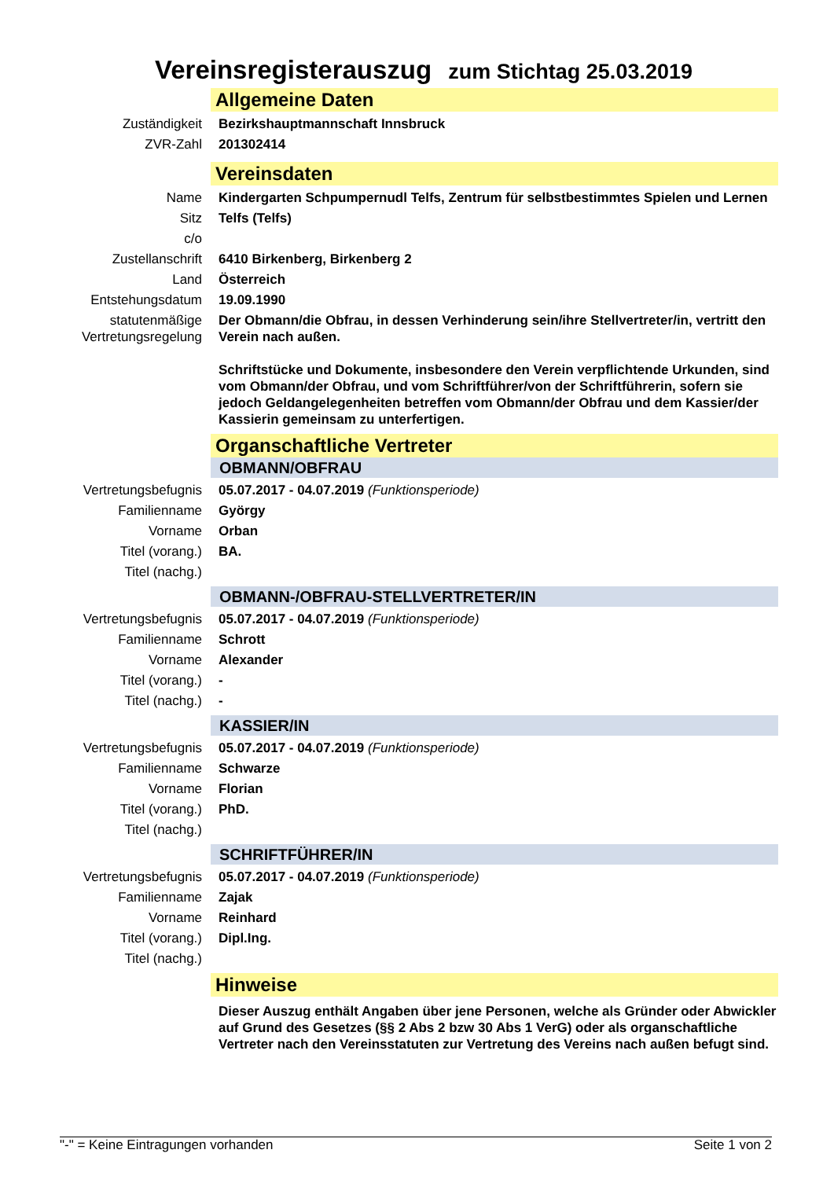Vereinsregisterauszug zum Stichtag 25.03.2019
Allgemeine Daten
Zuständigkeit Bezirkshauptmannschaft Innsbruck
ZVR-Zahl 201302414
Vereinsdaten
Name Kindergarten Schpumpernudl Telfs, Zentrum für selbstbestimmtes Spielen und Lernen
Sitz Telfs (Telfs)
c/o
Zustellanschrift 6410 Birkenberg, Birkenberg 2
Land Österreich
Entstehungsdatum 19.09.1990
statutenmäßige Vertretungsregelung
Der Obmann/die Obfrau, in dessen Verhinderung sein/ihre Stellvertreter/in, vertritt den Verein nach außen.
Schriftstücke und Dokumente, insbesondere den Verein verpflichtende Urkunden, sind vom Obmann/der Obfrau, und vom Schriftführer/von der Schriftführerin, sofern sie jedoch Geldangelegenheiten betreffen vom Obmann/der Obfrau und dem Kassier/der Kassierin gemeinsam zu unterfertigen.
Organschaftliche Vertreter
OBMANN/OBFRAU
Vertretungsbefugnis
05.07.2017 - 04.07.2019 (Funktionsperiode)
Familienname György
Vorname Orban
Titel (vorang.) BA.
Titel (nachg.)
OBMANN-/OBFRAU-STELLVERTRETER/IN
Vertretungsbefugnis
05.07.2017 - 04.07.2019 (Funktionsperiode)
Familienname Schrott
Vorname Alexander
Titel (vorang.) -
Titel (nachg.) -
KASSIER/IN
Vertretungsbefugnis
05.07.2017 - 04.07.2019 (Funktionsperiode)
Familienname Schwarze
Vorname Florian
Titel (vorang.) PhD.
Titel (nachg.)
SCHRIFTFÜHRER/IN
Vertretungsbefugnis
05.07.2017 - 04.07.2019 (Funktionsperiode)
Familienname Zajak
Vorname Reinhard
Titel (vorang.) Dipl.Ing.
Titel (nachg.)
Hinweise
Dieser Auszug enthält Angaben über jene Personen, welche als Gründer oder Abwickler auf Grund des Gesetzes (§§ 2 Abs 2 bzw 30 Abs 1 VerG) oder als organschaftliche Vertreter nach den Vereinsstatuten zur Vertretung des Vereins nach außen befugt sind.
"-" = Keine Eintragungen vorhanden Seite 1 von 2